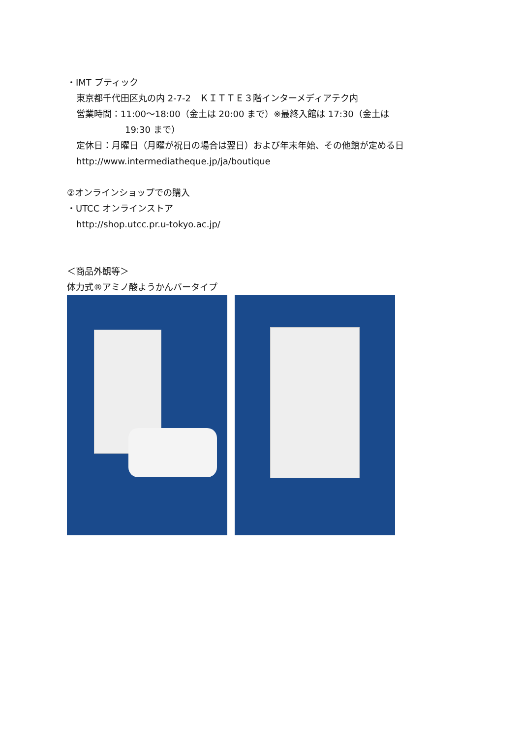・IMT ブティック
東京都千代田区丸の内 2-7-2　ＫＩＴＴＥ３階インターメディアテク内
営業時間：11:00～18:00（金土は 20:00 まで）※最終入館は 17:30（金土は
19:30 まで）
定休日：月曜日（月曜が祝日の場合は翌日）および年末年始、その他館が定める日
http://www.intermediatheque.jp/ja/boutique
②オンラインショップでの購入
・UTCC オンラインストア
http://shop.utcc.pr.u-tokyo.ac.jp/
＜商品外観等＞
体力式®アミノ酸ようかんバータイプ